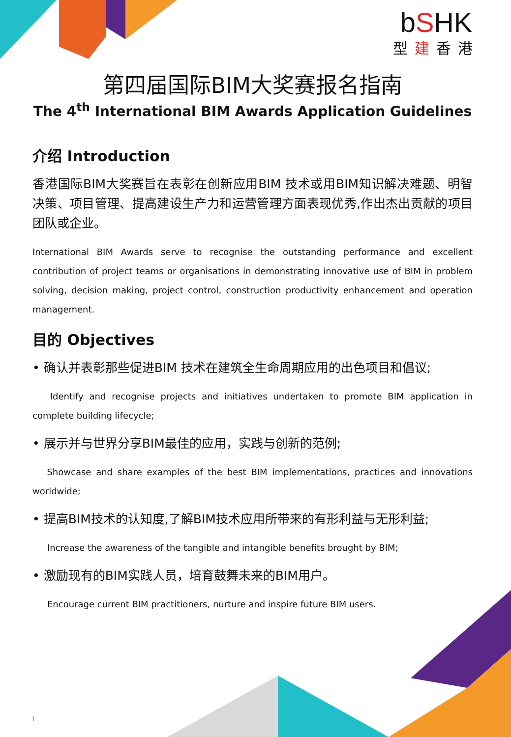bSHK
型建香港
第四届国际BIM大奖赛报名指南
The 4<sup>th</sup> International BIM Awards Application Guidelines
介绍 Introduction
香港国际BIM大奖赛旨在表彰在创新应用BIM 技术或用BIM知识解决难题、明智决策、项目管理、提高建设生产力和运营管理方面表现优秀,作出杰出贡献的项目团队或企业。
International BIM Awards serve to recognise the outstanding performance and excellent contribution of project teams or organisations in demonstrating innovative use of BIM in problem solving, decision making, project control, construction productivity enhancement and operation management.
目的 Objectives
• 确认并表彰那些促进BIM 技术在建筑全生命周期应用的出色项目和倡议;
Identify and recognise projects and initiatives undertaken to promote BIM application in complete building lifecycle;
• 展示并与世界分享BIM最佳的应用，实践与创新的范例;
Showcase and share examples of the best BIM implementations, practices and innovations worldwide;
• 提高BIM技术的认知度,了解BIM技术应用所带来的有形利益与无形利益;
Increase the awareness of the tangible and intangible benefits brought by BIM;
• 激励现有的BIM实践人员，培育鼓舞未来的BIM用户。
Encourage current BIM practitioners, nurture and inspire future BIM users.
1